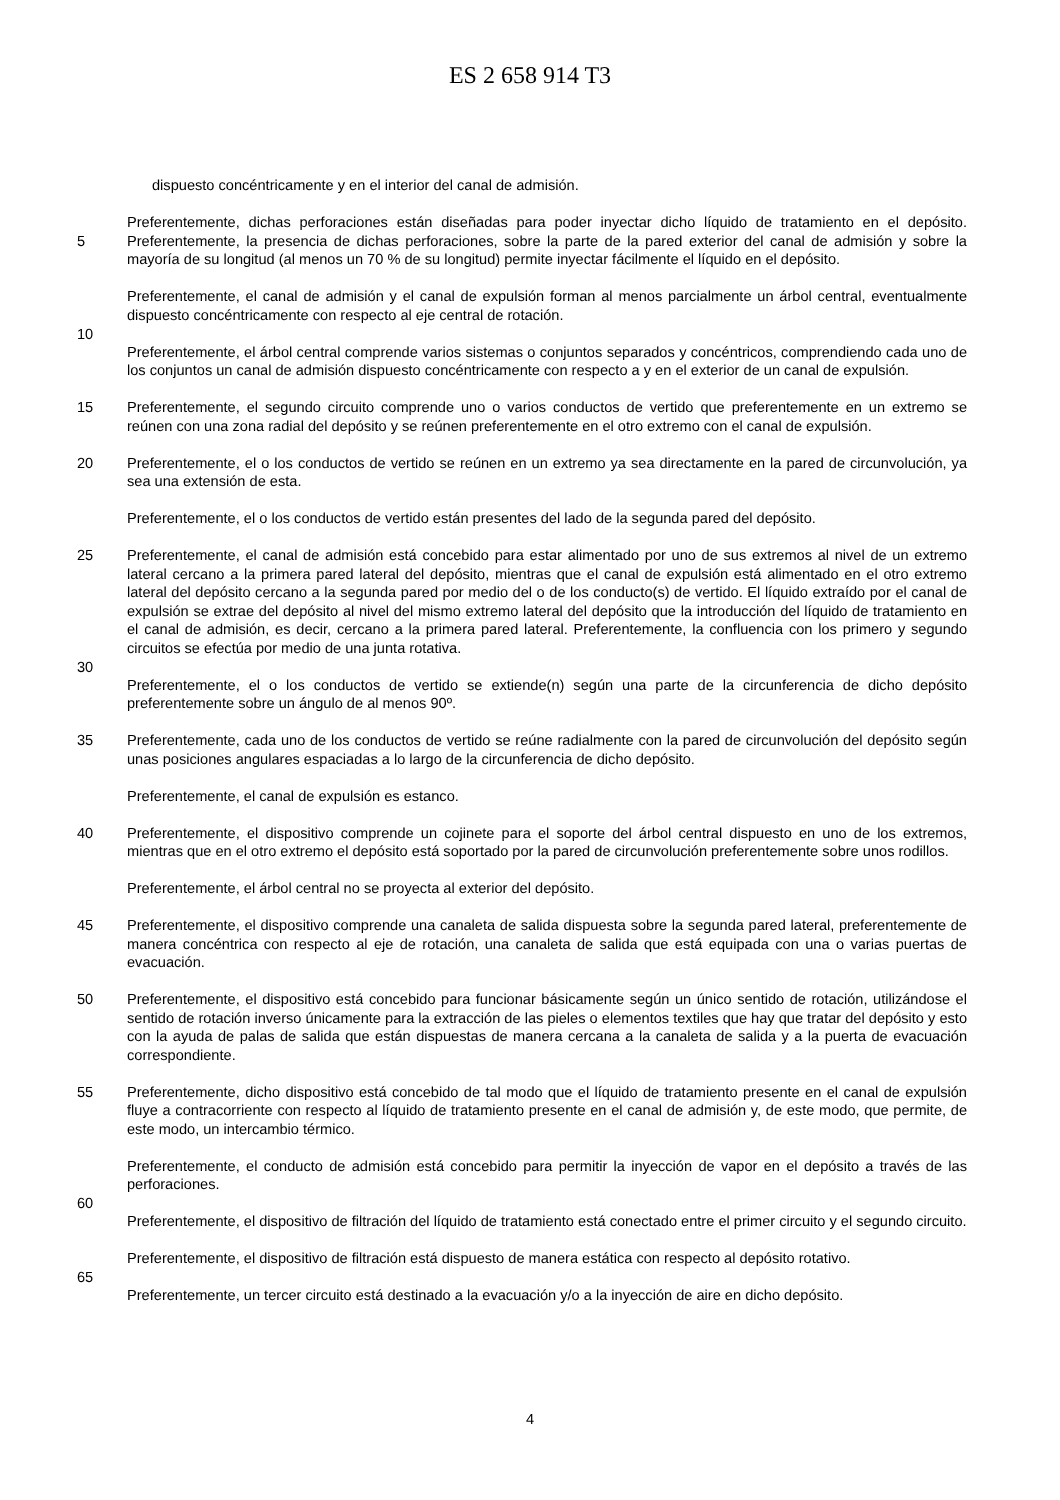ES 2 658 914 T3
dispuesto concéntricamente y en el interior del canal de admisión.
Preferentemente, dichas perforaciones están diseñadas para poder inyectar dicho líquido de tratamiento en el depósito. Preferentemente, la presencia de dichas perforaciones, sobre la parte de la pared exterior del canal de 5 admisión y sobre la mayoría de su longitud (al menos un 70 % de su longitud) permite inyectar fácilmente el líquido en el depósito.
Preferentemente, el canal de admisión y el canal de expulsión forman al menos parcialmente un árbol central, eventualmente dispuesto concéntricamente con respecto al eje central de rotación.
10
Preferentemente, el árbol central comprende varios sistemas o conjuntos separados y concéntricos, comprendiendo cada uno de los conjuntos un canal de admisión dispuesto concéntricamente con respecto a y en el exterior de un canal de expulsión.
15 Preferentemente, el segundo circuito comprende uno o varios conductos de vertido que preferentemente en un extremo se reúnen con una zona radial del depósito y se reúnen preferentemente en el otro extremo con el canal de expulsión.
Preferentemente, el o los conductos de vertido se reúnen en un extremo ya sea directamente en la pared de 20 circunvolución, ya sea una extensión de esta.
Preferentemente, el o los conductos de vertido están presentes del lado de la segunda pared del depósito.
Preferentemente, el canal de admisión está concebido para estar alimentado por uno de sus extremos al nivel de un 25 extremo lateral cercano a la primera pared lateral del depósito, mientras que el canal de expulsión está alimentado en el otro extremo lateral del depósito cercano a la segunda pared por medio del o de los conducto(s) de vertido. El líquido extraído por el canal de expulsión se extrae del depósito al nivel del mismo extremo lateral del depósito que la introducción del líquido de tratamiento en el canal de admisión, es decir, cercano a la primera pared lateral. Preferentemente, la confluencia con los primero y segundo circuitos se efectúa por medio de una junta rotativa.
30
Preferentemente, el o los conductos de vertido se extiende(n) según una parte de la circunferencia de dicho depósito preferentemente sobre un ángulo de al menos 90º.
Preferentemente, cada uno de los conductos de vertido se reúne radialmente con la pared de circunvolución del 35 depósito según unas posiciones angulares espaciadas a lo largo de la circunferencia de dicho depósito.
Preferentemente, el canal de expulsión es estanco.
Preferentemente, el dispositivo comprende un cojinete para el soporte del árbol central dispuesto en uno de los 40 extremos, mientras que en el otro extremo el depósito está soportado por la pared de circunvolución preferentemente sobre unos rodillos.
Preferentemente, el árbol central no se proyecta al exterior del depósito.
45 Preferentemente, el dispositivo comprende una canaleta de salida dispuesta sobre la segunda pared lateral, preferentemente de manera concéntrica con respecto al eje de rotación, una canaleta de salida que está equipada con una o varias puertas de evacuación.
Preferentemente, el dispositivo está concebido para funcionar básicamente según un único sentido de rotación, 50 utilizándose el sentido de rotación inverso únicamente para la extracción de las pieles o elementos textiles que hay que tratar del depósito y esto con la ayuda de palas de salida que están dispuestas de manera cercana a la canaleta de salida y a la puerta de evacuación correspondiente.
Preferentemente, dicho dispositivo está concebido de tal modo que el líquido de tratamiento presente en el canal de 55 expulsión fluye a contracorriente con respecto al líquido de tratamiento presente en el canal de admisión y, de este modo, que permite, de este modo, un intercambio térmico.
Preferentemente, el conducto de admisión está concebido para permitir la inyección de vapor en el depósito a través de las perforaciones.
60
Preferentemente, el dispositivo de filtración del líquido de tratamiento está conectado entre el primer circuito y el segundo circuito.
Preferentemente, el dispositivo de filtración está dispuesto de manera estática con respecto al depósito rotativo.
65
Preferentemente, un tercer circuito está destinado a la evacuación y/o a la inyección de aire en dicho depósito.
4